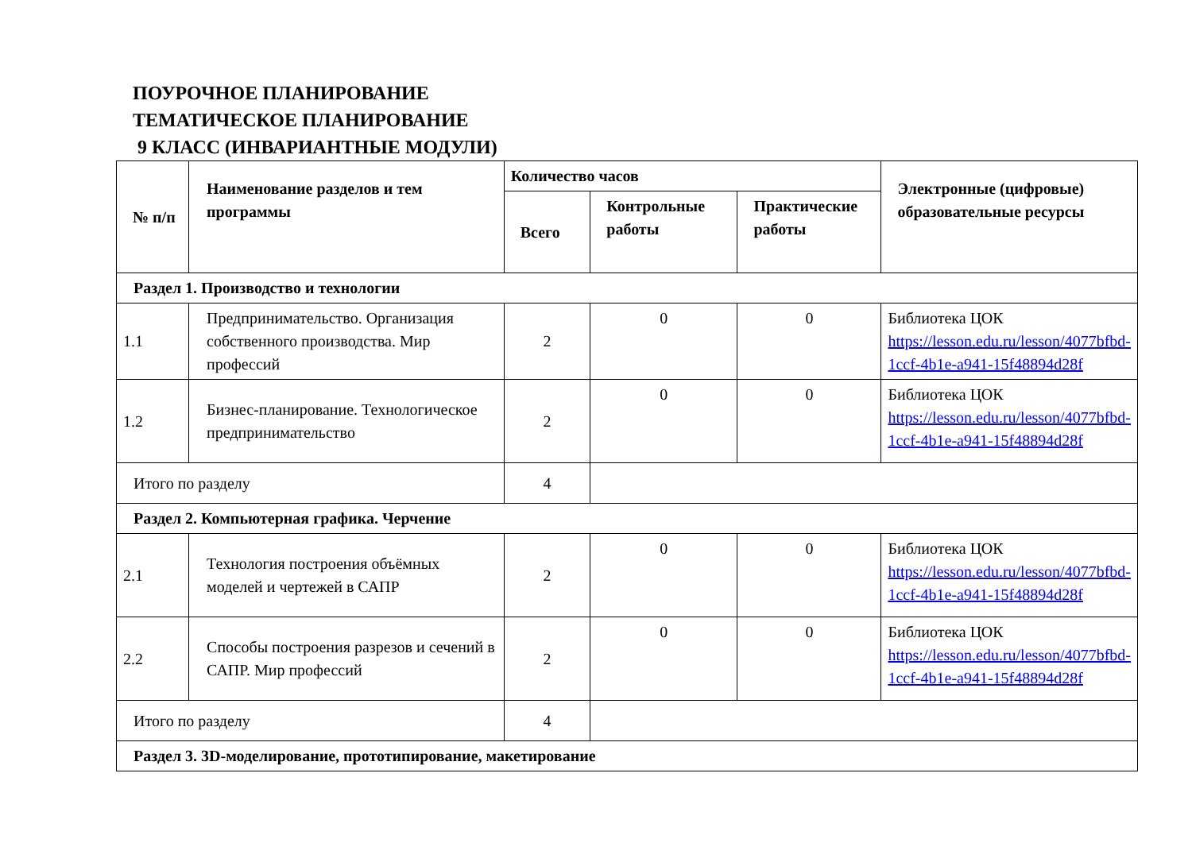ПОУРОЧНОЕ ПЛАНИРОВАНИЕ
ТЕМАТИЧЕСКОЕ ПЛАНИРОВАНИЕ
9 КЛАСС (ИНВАРИАНТНЫЕ МОДУЛИ)
| № п/п | Наименование разделов и тем программы | Количество часов | | | Электронные (цифровые) образовательные ресурсы |
| --- | --- | --- | --- | --- | --- |
| | | Всего | Контрольные работы | Практические работы | |
| Раздел 1. Производство и технологии | | | | | |
| 1.1 | Предпринимательство. Организация собственного производства. Мир профессий | 2 | 0 | 0 | Библиотека ЦОК https://lesson.edu.ru/lesson/4077bfbd-1ccf-4b1e-a941-15f48894d28f |
| 1.2 | Бизнес-планирование. Технологическое предпринимательство | 2 | 0 | 0 | Библиотека ЦОК https://lesson.edu.ru/lesson/4077bfbd-1ccf-4b1e-a941-15f48894d28f |
| Итого по разделу | | 4 | | | |
| Раздел 2. Компьютерная графика. Черчение | | | | | |
| 2.1 | Технология построения объёмных моделей и чертежей в САПР | 2 | 0 | 0 | Библиотека ЦОК https://lesson.edu.ru/lesson/4077bfbd-1ccf-4b1e-a941-15f48894d28f |
| 2.2 | Способы построения разрезов и сечений в САПР. Мир профессий | 2 | 0 | 0 | Библиотека ЦОК https://lesson.edu.ru/lesson/4077bfbd-1ccf-4b1e-a941-15f48894d28f |
| Итого по разделу | | 4 | | | |
| Раздел 3. 3D-моделирование, прототипирование, макетирование | | | | | |